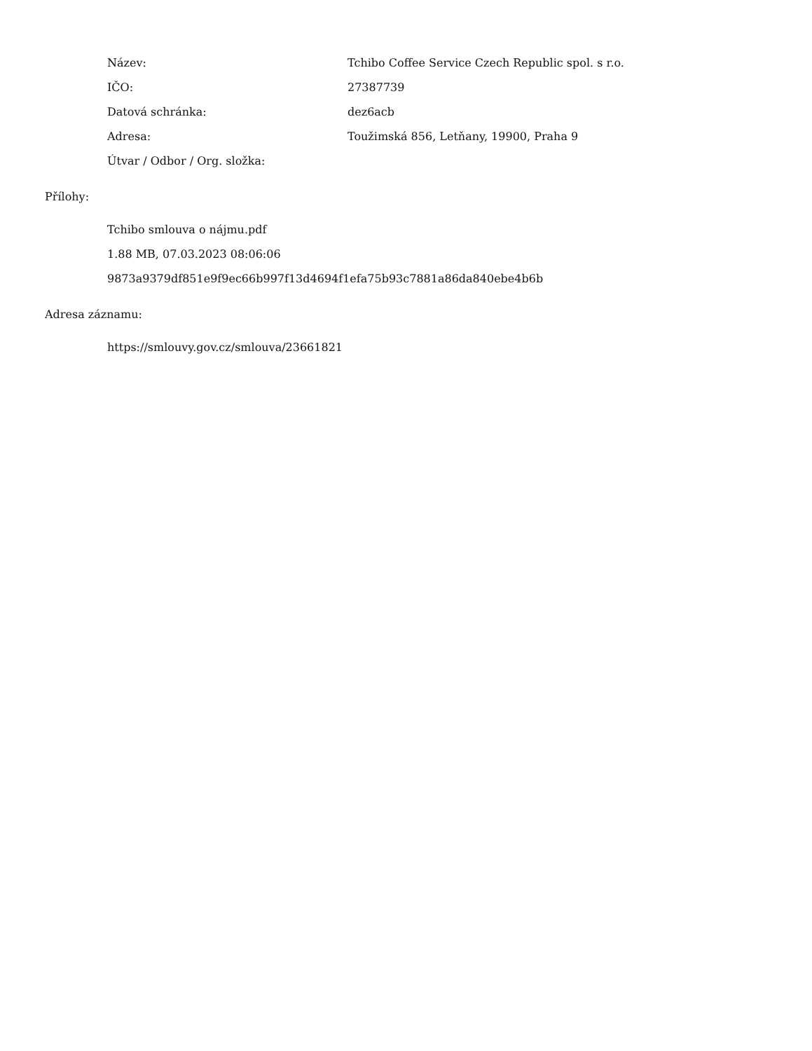Název: Tchibo Coffee Service Czech Republic spol. s r.o.
IČO: 27387739
Datová schránka: dez6acb
Adresa: Toužimská 856, Letňany, 19900, Praha 9
Útvar / Odbor / Org. složka:
Přílohy:
Tchibo smlouva o nájmu.pdf
1.88 MB, 07.03.2023 08:06:06
9873a9379df851e9f9ec66b997f13d4694f1efa75b93c7881a86da840ebe4b6b
Adresa záznamu:
https://smlouvy.gov.cz/smlouva/23661821